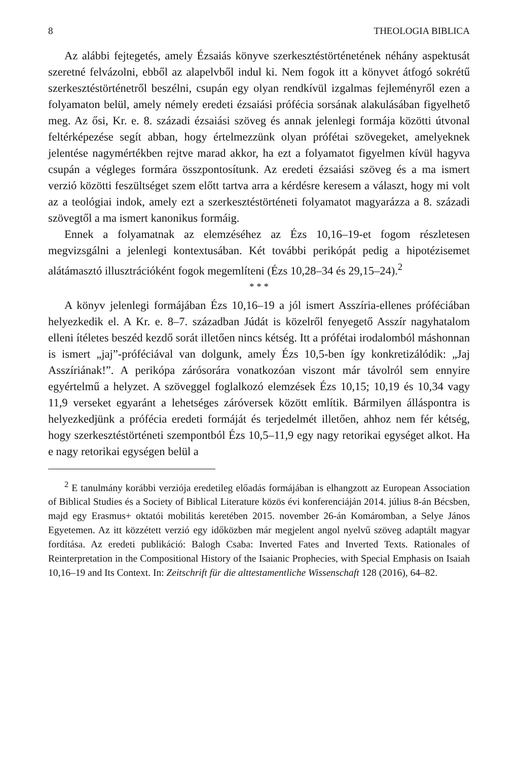8 THEOLOGIA BIBLICA
Az alábbi fejtegetés, amely Ézsaiás könyve szerkesztéstörténetének néhány aspektusát szeretné felvázolni, ebből az alapelvből indul ki. Nem fogok itt a könyvet átfogó sokrétű szerkesztéstörténetről beszélni, csupán egy olyan rendkívül izgalmas fejleményről ezen a folyamaton belül, amely némely eredeti ézsaiási prófécia sorsának alakulásában figyelhető meg. Az ősi, Kr. e. 8. századi ézsaiási szöveg és annak jelenlegi formája közötti útvonal feltérképezése segít abban, hogy értelmezzünk olyan prófétai szövegeket, amelyeknek jelentése nagymértékben rejtve marad akkor, ha ezt a folyamatot figyelmen kívül hagyva csupán a végleges formára összpontosítunk. Az eredeti ézsaiási szöveg és a ma ismert verzió közötti feszültséget szem előtt tartva arra a kérdésre keresem a választ, hogy mi volt az a teológiai indok, amely ezt a szerkesztéstörténeti folyamatot magyarázza a 8. századi szövegtől a ma ismert kanonikus formáig.
Ennek a folyamatnak az elemzéséhez az Ézs 10,16–19-et fogom részletesen megvizsgálni a jelenlegi kontextusában. Két további perikópát pedig a hipotézisemet alátámasztó illusztrációként fogok megemlíteni (Ézs 10,28–34 és 29,15–24).<sup>2</sup>
* * *
A könyv jelenlegi formájában Ézs 10,16–19 a jól ismert Asszíria-ellenes próféciában helyezkedik el. A Kr. e. 8–7. században Júdát is közelről fenyegető Asszír nagyhatalom elleni ítéletes beszéd kezdő sorát illetően nincs kétség. Itt a prófétai irodalomból máshonnan is ismert „jaj”-próféciával van dolgunk, amely Ézs 10,5-ben így konkretizálódik: „Jaj Asszíriának!”. A perikópa zárósorára vonatkozóan viszont már távolról sem ennyire egyértelmű a helyzet. A szöveggel foglalkozó elemzések Ézs 10,15; 10,19 és 10,34 vagy 11,9 verseket egyaránt a lehetséges záróversek között említik. Bármilyen álláspontra is helyezkedjünk a prófécia eredeti formáját és terjedelmét illetően, ahhoz nem fér kétség, hogy szerkesztéstörténeti szempontból Ézs 10,5–11,9 egy nagy retorikai egységet alkot. Ha e nagy retorikai egységen belül a
<sup>2</sup> E tanulmány korábbi verziója eredetileg előadás formájában is elhangzott az European Association of Biblical Studies és a Society of Biblical Literature közös évi konferenciáján 2014. július 8-án Bécsben, majd egy Erasmus+ oktatói mobilitás keretében 2015. november 26-án Komáromban, a Selye János Egyetemen. Az itt közzétett verzió egy időközben már megjelent angol nyelvű szöveg adaptált magyar fordítása. Az eredeti publikáció: Balogh Csaba: Inverted Fates and Inverted Texts. Rationales of Reinterpretation in the Compositional History of the Isaianic Prophecies, with Special Emphasis on Isaiah 10,16–19 and Its Context. In: Zeitschrift für die alttestamentliche Wissenschaft 128 (2016), 64–82.